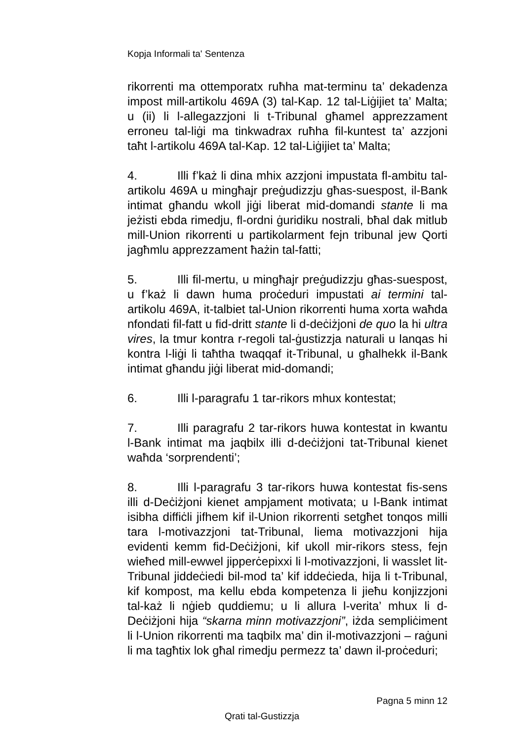Kopja Informali ta' Sentenza
rikorrenti ma ottemporatx ruħha mat-terminu ta’ dekadenza impost mill-artikolu 469A (3) tal-Kap. 12 tal-Liġijiet ta’ Malta; u (ii) li l-allegazzjoni li t-Tribunal għamel apprezzament erroneu tal-liġi ma tinkwadrax ruħha fil-kuntest ta’ azzjoni taħt l-artikolu 469A tal-Kap. 12 tal-Liġijiet ta’ Malta;
4. Illi f’każ li dina mhix azzjoni impustata fl-ambitu tal-artikolu 469A u mingħajr preġudizzju għas-suespost, il-Bank intimat għandu wkoll jiġi liberat mid-domandi stante li ma jeżisti ebda rimedju, fl-ordni ġuridiku nostrali, bħal dak mitlub mill-Union rikorrenti u partikolarment fejn tribunal jew Qorti jagħmlu apprezzament ħażin tal-fatti;
5. Illi fil-mertu, u mingħajr preġudizzju għas-suespost, u f’każ li dawn huma proċeduri impustati ai termini tal-artikolu 469A, it-talbiet tal-Union rikorrenti huma xorta waħda nfondati fil-fatt u fid-dritt stante li d-deċiżjoni de quo la hi ultra vires, la tmur kontra r-regoli tal-ġustizzja naturali u lanqas hi kontra l-liġi li taħtha twaqqaf it-Tribunal, u għalhekk il-Bank intimat għandu jiġi liberat mid-domandi;
6. Illi l-paragrafu 1 tar-rikors mhux kontestat;
7. Illi paragrafu 2 tar-rikors huwa kontestat in kwantu l-Bank intimat ma jaqbilx illi d-deċiżjoni tat-Tribunal kienet waħda ‘sorprendenti’;
8. Illi l-paragrafu 3 tar-rikors huwa kontestat fis-sens illi d-Deċiżjoni kienet ampjament motivata; u l-Bank intimat isibha diffiċli jifhem kif il-Union rikorrenti setgħet tonqos milli tara l-motivazzjoni tat-Tribunal, liema motivazzjoni hija evidenti kemm fid-Deċiżjoni, kif ukoll mir-rikors stess, fejn wieħed mill-ewwel jipperċepixxi li l-motivazzjoni, li wasslet lit-Tribunal jiddeċiedi bil-mod ta’ kif iddeċieda, hija li t-Tribunal, kif kompost, ma kellu ebda kompetenza li jieħu konjizzjoni tal-każ li nġieb quddiemu; u li allura l-verita’ mhux li d-Deċiżjoni hija “skarna minn motivazzjoni”, iżda sempliċiment li l-Union rikorrenti ma taqbilx ma’ din il-motivazzjoni – raġuni li ma tagħtix lok għal rimedju permezz ta’ dawn il-proċeduri;
Pagna 5 minn 12
Qrati tal-Gustizzja